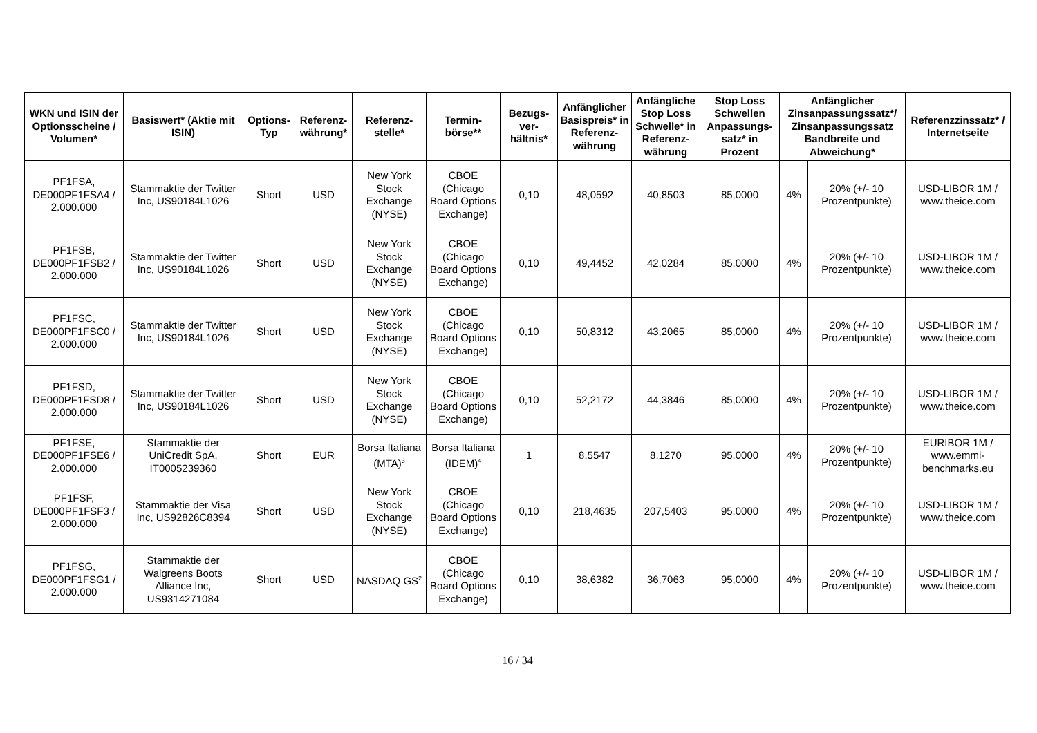| WKN und ISIN der Optionsscheine / Volumen* | Basiswert* (Aktie mit ISIN) | Options-Typ | Referenz-währung* | Referenz-stelle* | Termin-börse** | Bezugs-ver-hältnis* | Anfänglicher Basispreis* in Referenz-währung | Anfängliche Stop Loss Schwelle* in Referenz-währung | Stop Loss Schwellen Anpassungs-satz* in Prozent | Anfänglicher Zinsanpassungssatz*/ Zinsanpassungssatz Bandbreite und Abweichung* | | Referenzzinssatz* / Internetseite |
| --- | --- | --- | --- | --- | --- | --- | --- | --- | --- | --- | --- | --- |
| PF1FSA, DE000PF1FSA4 / 2.000.000 | Stammaktie der Twitter Inc, US90184L1026 | Short | USD | New York Stock Exchange (NYSE) | CBOE (Chicago Board Options Exchange) | 0,10 | 48,0592 | 40,8503 | 85,0000 | 4% | 20% (+/- 10 Prozentpunkte) | USD-LIBOR 1M / www.theice.com |
| PF1FSB, DE000PF1FSB2 / 2.000.000 | Stammaktie der Twitter Inc, US90184L1026 | Short | USD | New York Stock Exchange (NYSE) | CBOE (Chicago Board Options Exchange) | 0,10 | 49,4452 | 42,0284 | 85,0000 | 4% | 20% (+/- 10 Prozentpunkte) | USD-LIBOR 1M / www.theice.com |
| PF1FSC, DE000PF1FSC0 / 2.000.000 | Stammaktie der Twitter Inc, US90184L1026 | Short | USD | New York Stock Exchange (NYSE) | CBOE (Chicago Board Options Exchange) | 0,10 | 50,8312 | 43,2065 | 85,0000 | 4% | 20% (+/- 10 Prozentpunkte) | USD-LIBOR 1M / www.theice.com |
| PF1FSD, DE000PF1FSD8 / 2.000.000 | Stammaktie der Twitter Inc, US90184L1026 | Short | USD | New York Stock Exchange (NYSE) | CBOE (Chicago Board Options Exchange) | 0,10 | 52,2172 | 44,3846 | 85,0000 | 4% | 20% (+/- 10 Prozentpunkte) | USD-LIBOR 1M / www.theice.com |
| PF1FSE, DE000PF1FSE6 / 2.000.000 | Stammaktie der UniCredit SpA, IT0005239360 | Short | EUR | Borsa Italiana (MTA)<sup>3</sup> | Borsa Italiana (IDEM)<sup>4</sup> | 1 | 8,5547 | 8,1270 | 95,0000 | 4% | 20% (+/- 10 Prozentpunkte) | EURIBOR 1M / www.emmi-benchmarks.eu |
| PF1FSF, DE000PF1FSF3 / 2.000.000 | Stammaktie der Visa Inc, US92826C8394 | Short | USD | New York Stock Exchange (NYSE) | CBOE (Chicago Board Options Exchange) | 0,10 | 218,4635 | 207,5403 | 95,0000 | 4% | 20% (+/- 10 Prozentpunkte) | USD-LIBOR 1M / www.theice.com |
| PF1FSG, DE000PF1FSG1 / 2.000.000 | Stammaktie der Walgreens Boots Alliance Inc, US9314271084 | Short | USD | NASDAQ GS<sup>2</sup> | CBOE (Chicago Board Options Exchange) | 0,10 | 38,6382 | 36,7063 | 95,0000 | 4% | 20% (+/- 10 Prozentpunkte) | USD-LIBOR 1M / www.theice.com |
16 / 34